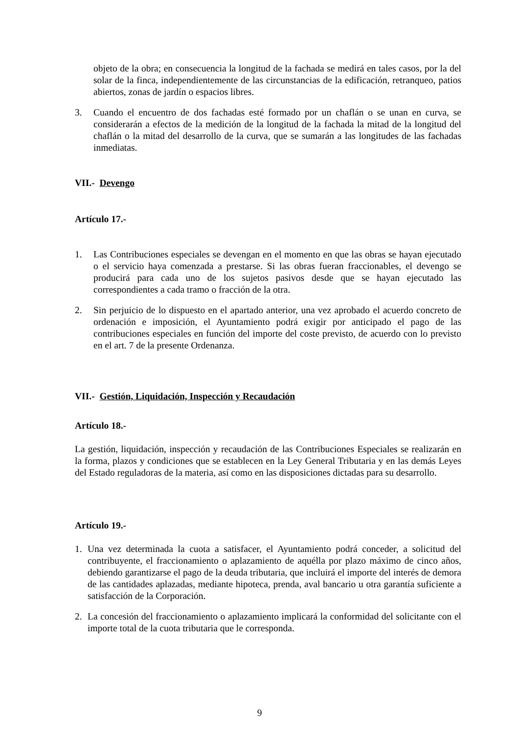objeto de la obra; en consecuencia la longitud de la fachada se medirá en tales casos, por la del solar de la finca, independientemente de las circunstancias de la edificación, retranqueo, patios abiertos, zonas de jardín o espacios libres.
3. Cuando el encuentro de dos fachadas esté formado por un chaflán o se unan en curva, se considerarán a efectos de la medición de la longitud de la fachada la mitad de la longitud del chaflán o la mitad del desarrollo de la curva, que se sumarán a las longitudes de las fachadas inmediatas.
VII.- Devengo
Artículo 17.-
1. Las Contribuciones especiales se devengan en el momento en que las obras se hayan ejecutado o el servicio haya comenzada a prestarse. Si las obras fueran fraccionables, el devengo se producirá para cada uno de los sujetos pasivos desde que se hayan ejecutado las correspondientes a cada tramo o fracción de la otra.
2. Sin perjuicio de lo dispuesto en el apartado anterior, una vez aprobado el acuerdo concreto de ordenación e imposición, el Ayuntamiento podrá exigir por anticipado el pago de las contribuciones especiales en función del importe del coste previsto, de acuerdo con lo previsto en el art. 7 de la presente Ordenanza.
VII.- Gestión, Liquidación, Inspección y Recaudación
Artículo 18.-
La gestión, liquidación, inspección y recaudación de las Contribuciones Especiales se realizarán en la forma, plazos y condiciones que se establecen en la Ley General Tributaria y en las demás Leyes del Estado reguladoras de la materia, así como en las disposiciones dictadas para su desarrollo.
Artículo 19.-
1. Una vez determinada la cuota a satisfacer, el Ayuntamiento podrá conceder, a solicitud del contribuyente, el fraccionamiento o aplazamiento de aquélla por plazo máximo de cinco años, debiendo garantizarse el pago de la deuda tributaria, que incluirá el importe del interés de demora de las cantidades aplazadas, mediante hipoteca, prenda, aval bancario u otra garantía suficiente a satisfacción de la Corporación.
2. La concesión del fraccionamiento o aplazamiento implicará la conformidad del solicitante con el importe total de la cuota tributaria que le corresponda.
9